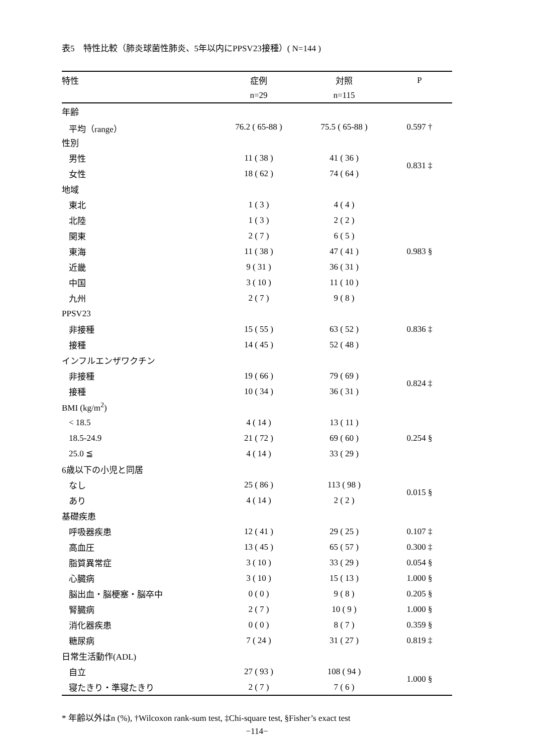表5　特性比較（肺炎球菌性肺炎、5年以内にPPSV23接種）( N=144 )
| 特性 | 症例 | 対照 | P |
| --- | --- | --- | --- |
| | n=29 | n=115 | |
| 年齢 | | | |
| 平均（range） | 76.2 ( 65-88 ) | 75.5 ( 65-88 ) | 0.597 † |
| 性別 | | | |
| 男性 | 11 ( 38 ) | 41 ( 36 ) | 0.831 ‡ |
| 女性 | 18 ( 62 ) | 74 ( 64 ) | |
| 地域 | | | |
| 東北 | 1 ( 3 ) | 4 ( 4 ) | 0.983 § |
| 北陸 | 1 ( 3 ) | 2 ( 2 ) | |
| 関東 | 2 ( 7 ) | 6 ( 5 ) | |
| 東海 | 11 ( 38 ) | 47 ( 41 ) | |
| 近畿 | 9 ( 31 ) | 36 ( 31 ) | |
| 中国 | 3 ( 10 ) | 11 ( 10 ) | |
| 九州 | 2 ( 7 ) | 9 ( 8 ) | |
| PPSV23 | | | |
| 非接種 | 15 ( 55 ) | 63 ( 52 ) | 0.836 ‡ |
| 接種 | 14 ( 45 ) | 52 ( 48 ) | |
| インフルエンザワクチン | | | |
| 非接種 | 19 ( 66 ) | 79 ( 69 ) | 0.824 ‡ |
| 接種 | 10 ( 34 ) | 36 ( 31 ) | |
| BMI (kg/m<sup>2</sup>) | | | |
| < 18.5 | 4 ( 14 ) | 13 ( 11 ) | 0.254 § |
| 18.5-24.9 | 21 ( 72 ) | 69 ( 60 ) | |
| 25.0 ≦ | 4 ( 14 ) | 33 ( 29 ) | |
| 6歳以下の小児と同居 | | | |
| なし | 25 ( 86 ) | 113 ( 98 ) | 0.015 § |
| あり | 4 ( 14 ) | 2 ( 2 ) | |
| 基礎疾患 | | | |
| 呼吸器疾患 | 12 ( 41 ) | 29 ( 25 ) | 0.107 ‡ |
| 高血圧 | 13 ( 45 ) | 65 ( 57 ) | 0.300 ‡ |
| 脂質異常症 | 3 ( 10 ) | 33 ( 29 ) | 0.054 § |
| 心臓病 | 3 ( 10 ) | 15 ( 13 ) | 1.000 § |
| 脳出血・脳梗塞・脳卒中 | 0 ( 0 ) | 9 ( 8 ) | 0.205 § |
| 腎臓病 | 2 ( 7 ) | 10 ( 9 ) | 1.000 § |
| 消化器疾患 | 0 ( 0 ) | 8 ( 7 ) | 0.359 § |
| 糖尿病 | 7 ( 24 ) | 31 ( 27 ) | 0.819 ‡ |
| 日常生活動作(ADL) | | | |
| 自立 | 27 ( 93 ) | 108 ( 94 ) | 1.000 § |
| 寝たきり・準寝たきり | 2 ( 7 ) | 7 ( 6 ) | |
* 年齢以外はn (%), †Wilcoxon rank-sum test, ‡Chi-square test, §Fisher’s exact test
−114−